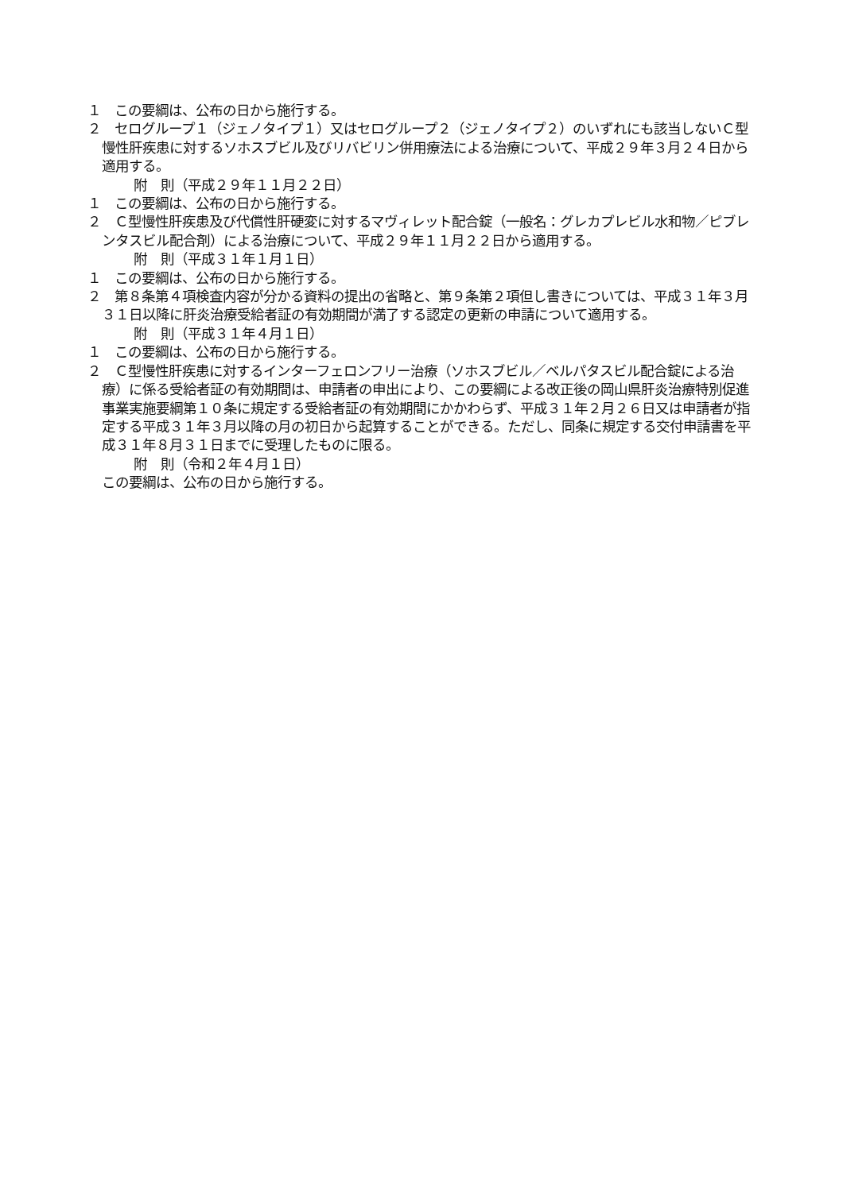１　この要綱は、公布の日から施行する。
２　セログループ１（ジェノタイプ１）又はセログループ２（ジェノタイプ２）のいずれにも該当しないＣ型慢性肝疾患に対するソホスブビル及びリバビリン併用療法による治療について、平成２９年３月２４日から適用する。
附　則（平成２９年１１月２２日）
１　この要綱は、公布の日から施行する。
２　Ｃ型慢性肝疾患及び代償性肝硬変に対するマヴィレット配合錠（一般名：グレカプレビル水和物／ピブレンタスビル配合剤）による治療について、平成２９年１１月２２日から適用する。
附　則（平成３１年１月１日）
１　この要綱は、公布の日から施行する。
２　第８条第４項検査内容が分かる資料の提出の省略と、第９条第２項但し書きについては、平成３１年３月３１日以降に肝炎治療受給者証の有効期間が満了する認定の更新の申請について適用する。
附　則（平成３１年４月１日）
１　この要綱は、公布の日から施行する。
２　Ｃ型慢性肝疾患に対するインターフェロンフリー治療（ソホスブビル／ベルパタスビル配合錠による治療）に係る受給者証の有効期間は、申請者の申出により、この要綱による改正後の岡山県肝炎治療特別促進事業実施要綱第１０条に規定する受給者証の有効期間にかかわらず、平成３１年２月２６日又は申請者が指定する平成３１年３月以降の月の初日から起算することができる。ただし、同条に規定する交付申請書を平成３１年８月３１日までに受理したものに限る。
附　則（令和２年４月１日）
この要綱は、公布の日から施行する。